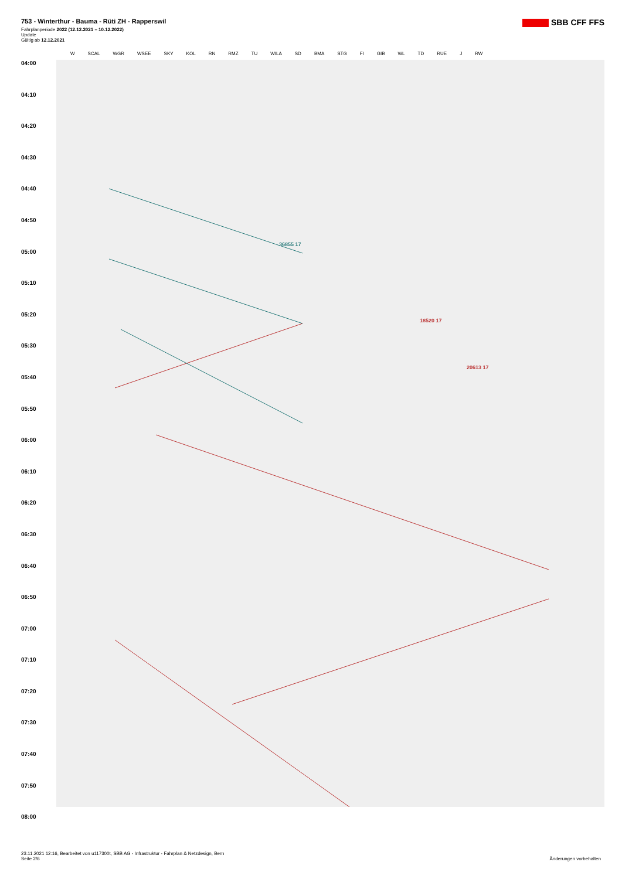SBB CFF FFS
753 - Winterthur - Bauma - Rüti ZH - Rapperswil
Fahrplanperiode 2022 (12.12.2021 – 10.12.2022)
Update
Gültig ab 12.12.2021
W SCAL WGR WSEE SKY KOL RN RMZ TU WILA SD BMA STG FI GIB WL TD RUE J RW
04:00
04:10
04:20
04:30
04:40
04:50
05:00
05:10
05:20
05:30
05:40
05:50
06:00
06:10
06:20
06:30
06:40
06:50
07:00
07:10
07:20
07:30
07:40
07:50
08:00
18520 17
36855 17
20613 17
23.11.2021 12:16, Bearbeitet von u117300t, SBB AG - Infrastruktur - Fahrplan & Netzdesign, Bern
Seite 2/6
Änderungen vorbehalten